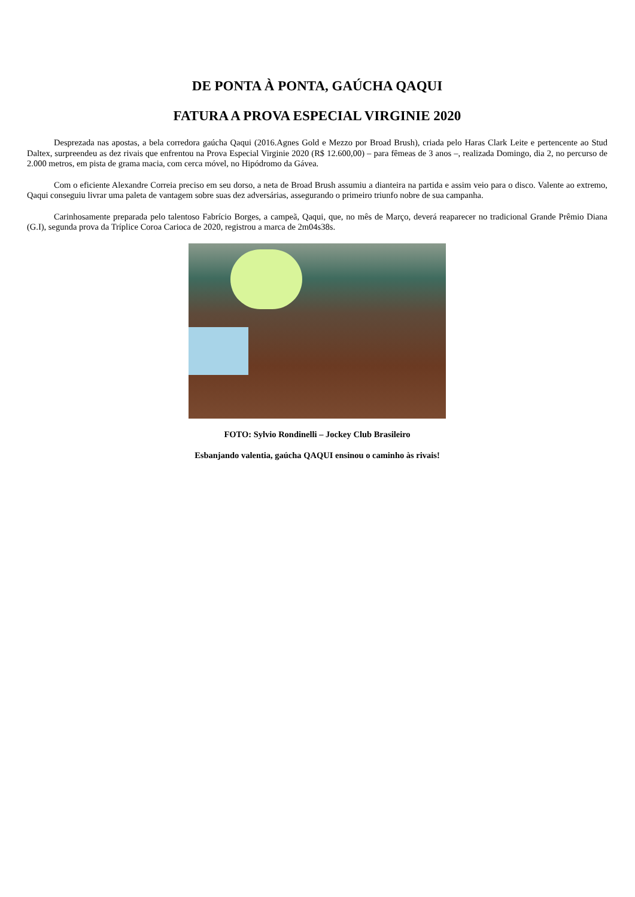DE PONTA À PONTA, GAÚCHA QAQUI
FATURA A PROVA ESPECIAL VIRGINIE 2020
Desprezada nas apostas, a bela corredora gaúcha Qaqui (2016.Agnes Gold e Mezzo por Broad Brush), criada pelo Haras Clark Leite e pertencente ao Stud Daltex, surpreendeu as dez rivais que enfrentou na Prova Especial Virginie 2020 (R$ 12.600,00) – para fêmeas de 3 anos –, realizada Domingo, dia 2, no percurso de 2.000 metros, em pista de grama macia, com cerca móvel, no Hipódromo da Gávea.
Com o eficiente Alexandre Correia preciso em seu dorso, a neta de Broad Brush assumiu a dianteira na partida e assim veio para o disco. Valente ao extremo, Qaqui conseguiu livrar uma paleta de vantagem sobre suas dez adversárias, assegurando o primeiro triunfo nobre de sua campanha.
Carinhosamente preparada pelo talentoso Fabrício Borges, a campeã, Qaqui, que, no mês de Março, deverá reaparecer no tradicional Grande Prêmio Diana (G.I), segunda prova da Tríplice Coroa Carioca de 2020, registrou a marca de 2m04s38s.
FOTO: Sylvio Rondinelli – Jockey Club Brasileiro
Esbanjando valentia, gaúcha QAQUI ensinou o caminho às rivais!